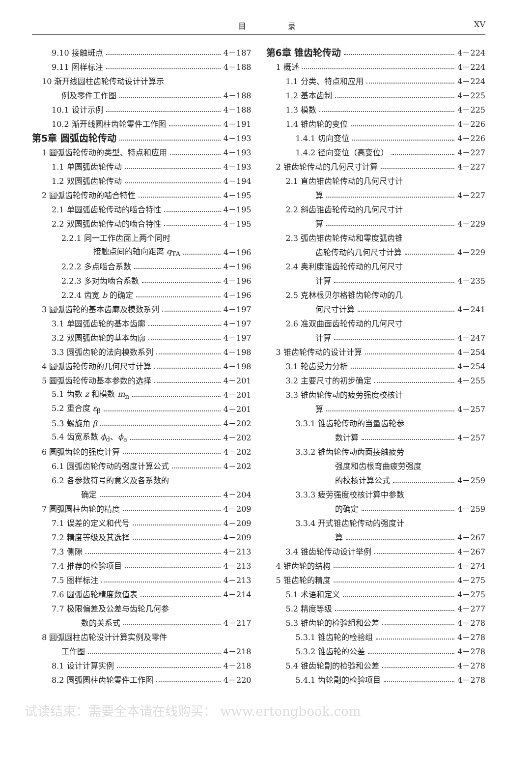目 录 XV
9.10 接触斑点 4－187
9.11 图样标注 4－188
10 渐开线圆柱齿轮传动设计计算示
例及零件工作图 4－188
10.1 设计示例 4－188
10.2 渐开线圆柱齿轮零件工作图 4－191
第5章 圆弧齿轮传动 4－193
1 圆弧齿轮传动的类型、特点和应用 4－193
1.1 单圆弧齿轮传动 4－193
1.2 双圆弧齿轮传动 4－194
2 圆弧齿轮传动的啮合特性 4－195
2.1 单圆弧齿轮传动的啮合特性 4－195
2.2 双圆弧齿轮传动的啮合特性 4－195
2.2.1 同一工作齿面上两个同时
接触点间的轴向距离 q<sub>TA</sub> 4－196
2.2.2 多点啮合系数 4－196
2.2.3 多对齿啮合系数 4－196
2.2.4 齿宽 b 的确定 4－196
3 圆弧齿轮的基本齿廓及模数系列 4－197
3.1 单圆弧齿轮的基本齿廓 4－197
3.2 双圆弧齿轮的基本齿廓 4－197
3.3 圆弧齿轮的法向模数系列 4－198
4 圆弧齿轮传动的几何尺寸计算 4－198
5 圆弧齿轮传动基本参数的选择 4－201
5.1 齿数 z 和模数 m<sub>n</sub> 4－201
5.2 重合度 ε<sub>β</sub> 4－201
5.3 螺旋角 β 4－202
5.4 齿宽系数 ϕ<sub>d</sub>、ϕ<sub>a</sub> 4－202
6 圆弧齿轮的强度计算 4－202
6.1 圆弧齿轮传动的强度计算公式 4－202
6.2 各参数符号的意义及各系数的
确定 4－204
7 圆弧圆柱齿轮的精度 4－209
7.1 误差的定义和代号 4－209
7.2 精度等级及其选择 4－209
7.3 侧隙 4－213
7.4 推荐的检验项目 4－213
7.5 图样标注 4－213
7.6 圆弧齿轮精度数值表 4－214
7.7 极限偏差及公差与齿轮几何参
数的关系式 4－217
8 圆弧圆柱齿轮设计计算实例及零件
工作图 4－218
8.1 设计计算实例 4－218
8.2 圆弧圆柱齿轮零件工作图 4－220
第6章 锥齿轮传动 4－224
1 概述 4－224
1.1 分类、特点和应用 4－224
1.2 基本齿制 4－225
1.3 模数 4－225
1.4 锥齿轮的变位 4－226
1.4.1 切向变位 4－226
1.4.2 径向变位（高变位） 4－227
2 锥齿轮传动的几何尺寸计算 4－227
2.1 直齿锥齿轮传动的几何尺寸计
算 4－227
2.2 斜齿锥齿轮传动的几何尺寸计
算 4－229
2.3 弧齿锥齿轮传动和零度弧齿锥
齿轮传动的几何尺寸计算 4－229
2.4 奥利康锥齿轮传动的几何尺寸
计算 4－235
2.5 克林根贝尔格锥齿轮传动的几
何尺寸计算 4－241
2.6 准双曲面齿轮传动的几何尺寸
计算 4－247
3 锥齿轮传动的设计计算 4－254
3.1 轮齿受力分析 4－254
3.2 主要尺寸的初步确定 4－255
3.3 锥齿轮传动的疲劳强度校核计
算 4－257
3.3.1 锥齿轮传动的当量齿轮参
数计算 4－257
3.3.2 锥齿轮传动齿面接触疲劳
强度和齿根弯曲疲劳强度
的校核计算公式 4－259
3.3.3 疲劳强度校核计算中参数
的确定 4－259
3.3.4 开式锥齿轮传动的强度计
算 4－267
3.4 锥齿轮传动设计举例 4－267
4 锥齿轮的结构 4－274
5 锥齿轮的精度 4－275
5.1 术语和定义 4－275
5.2 精度等级 4－277
5.3 锥齿轮的检验组和公差 4－278
5.3.1 锥齿轮的检验组 4－278
5.3.2 锥齿轮的公差 4－278
5.4 锥齿轮副的检验和公差 4－278
5.4.1 齿轮副的检验项目 4－278
试读结束：需要全本请在线购买： www.ertongbook.com